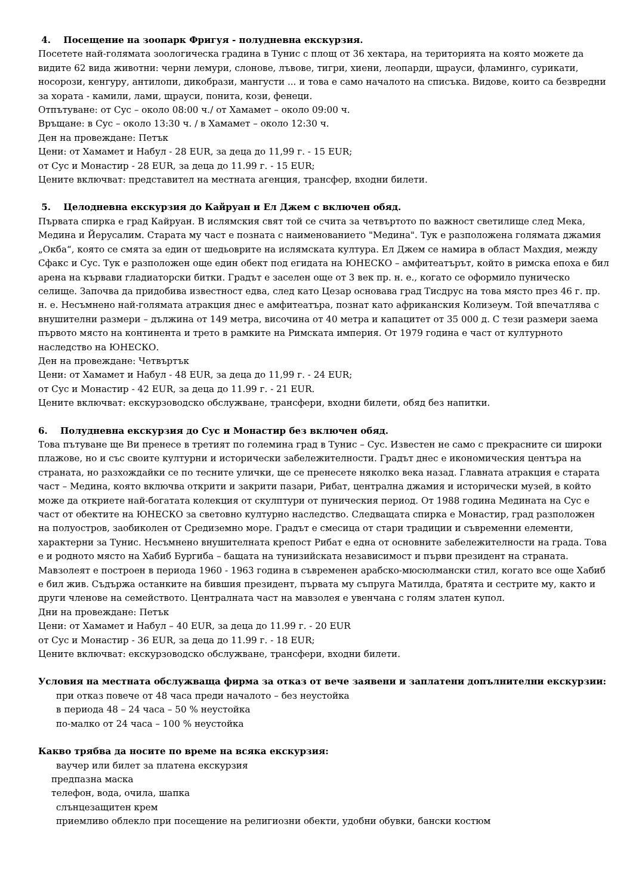4. Посещение на зоопарк Фригуя - полудневна екскурзия.
Посетете най-голямата зоологическа градина в Тунис с площ от 36 хектара, на територията на която можете да видите 62 вида животни: черни лемури, слонове, лъвове, тигри, хиени, леопарди, щрауси, фламинго, сурикати, носорози, кенгуру, антилопи, дикобрази, мангусти ... и това е само началото на списъка. Видове, които са безвредни за хората - камили, лами, щрауси, понита, кози, фенеци.
Отпътуване: от Сус – около 08:00 ч./ от Хамамет – около 09:00 ч.
Връщане: в Сус – около 13:30 ч. / в Хамамет – около 12:30 ч.
Ден на провеждане: Петък
Цени: от Хамамет и Набул - 28 EUR, за деца до 11,99 г. - 15 EUR;
от Сус и Монастир - 28 EUR, за деца до 11.99 г. - 15 EUR;
Цените включват: представител на местната агенция, трансфер, входни билети.
5. Целодневна екскурзия до Кайруан и Ел Джем с включен обяд.
Първата спирка е град Кайруан. В ислямския свят той се счита за четвъртото по важност светилище след Мека, Медина и Йерусалим. Старата му част е позната с наименованието "Медина". Тук е разположена голямата джамия „Окба“, която се смята за един от шедьоврите на ислямската култура. Ел Джем се намира в област Махдия, между Сфакс и Сус. Тук е разположен още един обект под егидата на ЮНЕСКО – амфитеатърът, който в римска епоха е бил арена на кървави гладиаторски битки. Градът е заселен още от 3 век пр. н. е., когато се оформило пуническо селище. Започва да придобива известност едва, след като Цезар основава град Тисдрус на това място през 46 г. пр. н. е. Несъмнено най-голямата атракция днес е амфитеатъра, познат като африканския Колизеум. Той впечатлява с внушителни размери – дължина от 149 метра, височина от 40 метра и капацитет от 35 000 д. С тези размери заема първото място на континента и трето в рамките на Римската империя. От 1979 година е част от културното наследство на ЮНЕСКО.
Ден на провеждане: Четвъртък
Цени: от Хамамет и Набул - 48 EUR, за деца до 11,99 г. - 24 EUR;
от Сус и Монастир - 42 EUR, за деца до 11.99 г. - 21 EUR.
Цените включват: екскурзоводско обслужване, трансфери, входни билети, обяд без напитки.
6. Полудневна екскурзия до Сус и Монастир без включен обяд.
Това пътуване ще Ви пренесе в третият по големина град в Тунис – Сус. Известен не само с прекрасните си широки плажове, но и със своите културни и исторически забележителности. Градът днес е икономическия центъра на страната, но разхождайки се по тесните улички, ще се пренесете няколко века назад. Главната атракция е старата част – Медина, която включва открити и закрити пазари, Рибат, централна джамия и исторически музей, в който може да откриете най-богатата колекция от скулптури от пуническия период. От 1988 година Медината на Сус е част от обектите на ЮНЕСКО за световно културно наследство. Следващата спирка е Монастир, град разположен на полуостров, заобиколен от Средиземно море. Градът е смесица от стари традиции и съвременни елементи, характерни за Тунис. Несъмнено внушителната крепост Рибат е една от основните забележителности на града. Това е и родното място на Хабиб Бургиба – бащата на тунизийската независимост и първи президент на страната. Мавзолеят е построен в периода 1960 - 1963 година в съвременен арабско-мюсюлмански стил, когато все още Хабиб е бил жив. Съдържа останките на бившия президент, първата му съпруга Матилда, братята и сестрите му, както и други членове на семейството. Централната част на мавзолея е увенчана с голям златен купол.
Дни на провеждане: Петък
Цени: от Хамамет и Набул – 40 EUR, за деца до 11.99 г. - 20 EUR
от Сус и Монастир - 36 EUR, за деца до 11.99 г. - 18 EUR;
Цените включват: екскурзоводско обслужване, трансфери, входни билети.
Условия на местната обслужваща фирма за отказ от вече заявени и заплатени допълнителни екскурзии:
при отказ повече от 48 часа преди началото – без неустойка
в периода 48 – 24 часа – 50 % неустойка
по-малко от 24 часа – 100 % неустойка
Какво трябва да носите по време на всяка екскурзия:
ваучер или билет за платена екскурзия
предпазна маска
телефон, вода, очила, шапка
слънцезащитен крем
приемливо облекло при посещение на религиозни обекти, удобни обувки, бански костюм